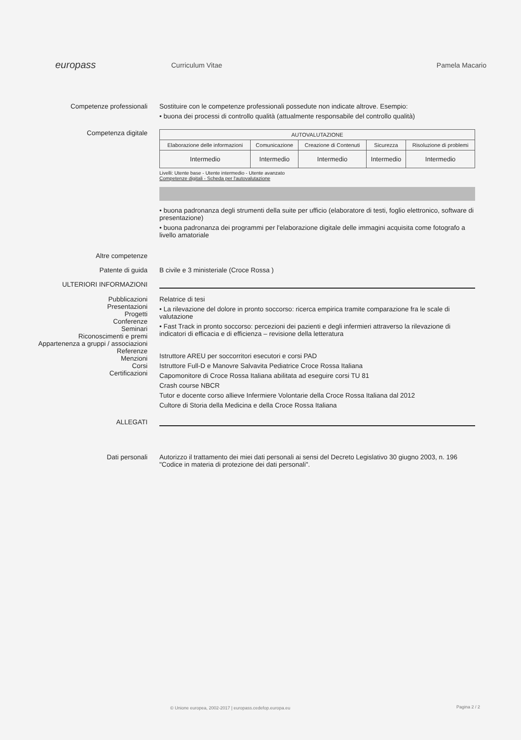europass
Curriculum Vitae Pamela Macario
Competenze professionali Sostituire con le competenze professionali possedute non indicate altrove. Esempio:
• buona dei processi di controllo qualità (attualmente responsabile del controllo qualità)
Competenza digitale
| AUTOVALUTAZIONE | | | | |
| --- | --- | --- | --- | --- |
| Elaborazione delle informazioni | Comunicazione | Creazione di Contenuti | Sicurezza | Risoluzione di problemi |
| Intermedio | Intermedio | Intermedio | Intermedio | Intermedio |
Livelli: Utente base - Utente intermedio - Utente avanzato
Competenze digitali - Scheda per l'autovalutazione
• buona padronanza degli strumenti della suite per ufficio (elaboratore di testi, foglio elettronico, software di presentazione)
• buona padronanza dei programmi per l'elaborazione digitale delle immagini acquisita come fotografo a livello amatoriale
Altre competenze
Patente di guida B civile e 3 ministeriale (Croce Rossa )
ULTERIORI INFORMAZIONI
Pubblicazioni
Presentazioni
Progetti
Conferenze
Seminari
Riconoscimenti e premi
Appartenenza a gruppi / associazioni
Referenze
Menzioni
Corsi
Certificazioni
Relatrice di tesi
• La rilevazione del dolore in pronto soccorso: ricerca empirica tramite comparazione fra le scale di valutazione
• Fast Track in pronto soccorso: percezioni dei pazienti e degli infermieri attraverso la rilevazione di indicatori di efficacia e di efficienza – revisione della letteratura
Istruttore AREU per soccorritori esecutori e corsi PAD
Istruttore Full-D e Manovre Salvavita Pediatrice Croce Rossa Italiana
Capomonitore di Croce Rossa Italiana abilitata ad eseguire corsi TU 81
Crash course NBCR
Tutor e docente corso allieve Infermiere Volontarie della Croce Rossa Italiana dal 2012
Cultore di Storia della Medicina e della Croce Rossa Italiana
ALLEGATI
Dati personali Autorizzo il trattamento dei miei dati personali ai sensi del Decreto Legislativo 30 giugno 2003, n. 196 "Codice in materia di protezione dei dati personali".
© Unione europea, 2002-2017 | europass.cedefop.europa.eu
Pagina 2 / 2